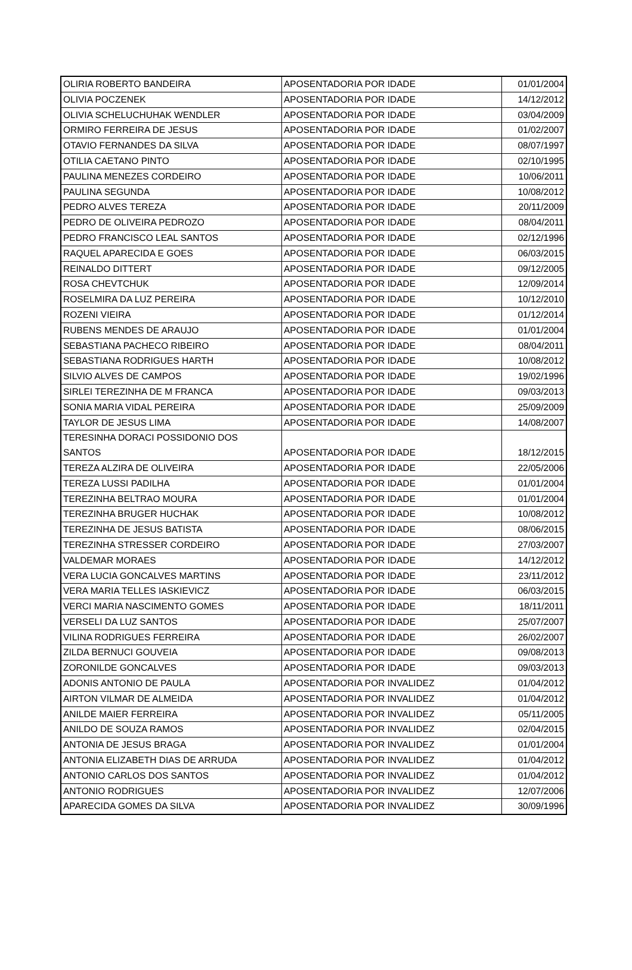| OLIRIA ROBERTO BANDEIRA | APOSENTADORIA POR IDADE | 01/01/2004 |
| OLIVIA POCZENEK | APOSENTADORIA POR IDADE | 14/12/2012 |
| OLIVIA SCHELUCHUHAK WENDLER | APOSENTADORIA POR IDADE | 03/04/2009 |
| ORMIRO FERREIRA DE JESUS | APOSENTADORIA POR IDADE | 01/02/2007 |
| OTAVIO FERNANDES DA SILVA | APOSENTADORIA POR IDADE | 08/07/1997 |
| OTILIA CAETANO PINTO | APOSENTADORIA POR IDADE | 02/10/1995 |
| PAULINA MENEZES CORDEIRO | APOSENTADORIA POR IDADE | 10/06/2011 |
| PAULINA SEGUNDA | APOSENTADORIA POR IDADE | 10/08/2012 |
| PEDRO ALVES TEREZA | APOSENTADORIA POR IDADE | 20/11/2009 |
| PEDRO DE OLIVEIRA PEDROZO | APOSENTADORIA POR IDADE | 08/04/2011 |
| PEDRO FRANCISCO LEAL SANTOS | APOSENTADORIA POR IDADE | 02/12/1996 |
| RAQUEL APARECIDA E GOES | APOSENTADORIA POR IDADE | 06/03/2015 |
| REINALDO DITTERT | APOSENTADORIA POR IDADE | 09/12/2005 |
| ROSA CHEVTCHUK | APOSENTADORIA POR IDADE | 12/09/2014 |
| ROSELMIRA DA LUZ PEREIRA | APOSENTADORIA POR IDADE | 10/12/2010 |
| ROZENI VIEIRA | APOSENTADORIA POR IDADE | 01/12/2014 |
| RUBENS MENDES DE ARAUJO | APOSENTADORIA POR IDADE | 01/01/2004 |
| SEBASTIANA PACHECO RIBEIRO | APOSENTADORIA POR IDADE | 08/04/2011 |
| SEBASTIANA RODRIGUES HARTH | APOSENTADORIA POR IDADE | 10/08/2012 |
| SILVIO ALVES DE CAMPOS | APOSENTADORIA POR IDADE | 19/02/1996 |
| SIRLEI TEREZINHA DE M FRANCA | APOSENTADORIA POR IDADE | 09/03/2013 |
| SONIA MARIA VIDAL PEREIRA | APOSENTADORIA POR IDADE | 25/09/2009 |
| TAYLOR DE JESUS LIMA | APOSENTADORIA POR IDADE | 14/08/2007 |
| TERESINHA DORACI POSSIDONIO DOS SANTOS | APOSENTADORIA POR IDADE | 18/12/2015 |
| TEREZA ALZIRA DE OLIVEIRA | APOSENTADORIA POR IDADE | 22/05/2006 |
| TEREZA LUSSI PADILHA | APOSENTADORIA POR IDADE | 01/01/2004 |
| TEREZINHA BELTRAO MOURA | APOSENTADORIA POR IDADE | 01/01/2004 |
| TEREZINHA BRUGER HUCHAK | APOSENTADORIA POR IDADE | 10/08/2012 |
| TEREZINHA DE JESUS BATISTA | APOSENTADORIA POR IDADE | 08/06/2015 |
| TEREZINHA STRESSER CORDEIRO | APOSENTADORIA POR IDADE | 27/03/2007 |
| VALDEMAR MORAES | APOSENTADORIA POR IDADE | 14/12/2012 |
| VERA LUCIA GONCALVES MARTINS | APOSENTADORIA POR IDADE | 23/11/2012 |
| VERA MARIA TELLES IASKIEVICZ | APOSENTADORIA POR IDADE | 06/03/2015 |
| VERCI MARIA NASCIMENTO GOMES | APOSENTADORIA POR IDADE | 18/11/2011 |
| VERSELI DA LUZ SANTOS | APOSENTADORIA POR IDADE | 25/07/2007 |
| VILINA RODRIGUES FERREIRA | APOSENTADORIA POR IDADE | 26/02/2007 |
| ZILDA BERNUCI GOUVEIA | APOSENTADORIA POR IDADE | 09/08/2013 |
| ZORONILDE GONCALVES | APOSENTADORIA POR IDADE | 09/03/2013 |
| ADONIS ANTONIO DE PAULA | APOSENTADORIA POR INVALIDEZ | 01/04/2012 |
| AIRTON VILMAR DE ALMEIDA | APOSENTADORIA POR INVALIDEZ | 01/04/2012 |
| ANILDE MAIER FERREIRA | APOSENTADORIA POR INVALIDEZ | 05/11/2005 |
| ANILDO DE SOUZA RAMOS | APOSENTADORIA POR INVALIDEZ | 02/04/2015 |
| ANTONIA DE JESUS BRAGA | APOSENTADORIA POR INVALIDEZ | 01/01/2004 |
| ANTONIA ELIZABETH DIAS DE ARRUDA | APOSENTADORIA POR INVALIDEZ | 01/04/2012 |
| ANTONIO CARLOS DOS SANTOS | APOSENTADORIA POR INVALIDEZ | 01/04/2012 |
| ANTONIO RODRIGUES | APOSENTADORIA POR INVALIDEZ | 12/07/2006 |
| APARECIDA GOMES DA SILVA | APOSENTADORIA POR INVALIDEZ | 30/09/1996 |